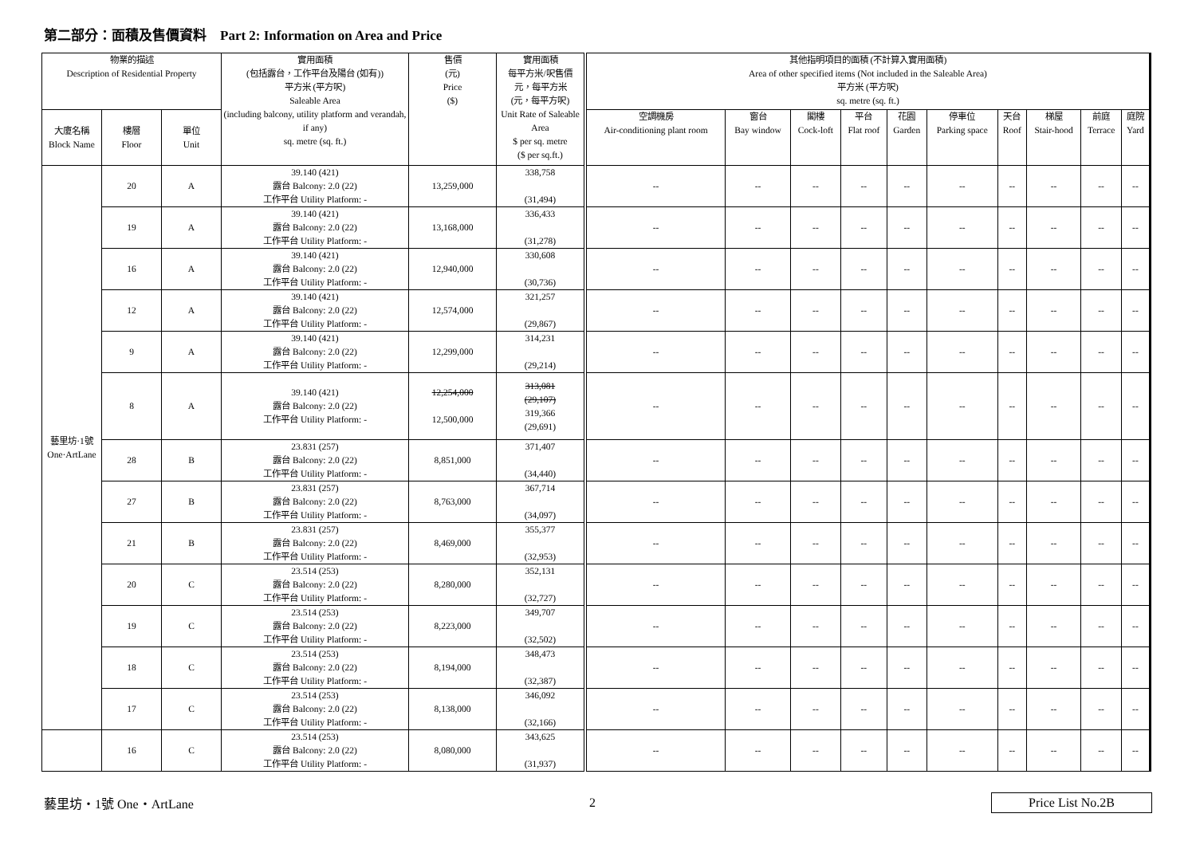第二部分：面積及售價資料 Part 2: Information on Area and Price
| 物業的描述 Description of Residential Property | | | 實用面積 (包括露台，工作平台及陽台 (如有)) 平方米 (平方呎) Saleable Area (including balcony, utility platform and verandah, if any) sq. metre (sq. ft.) | 售價 (元) Price ($) | 實用面積 每平方米/呎售價 元，每平方米 (元，每平方呎) Unit Rate of Saleable Area $ per sq. metre ($ per sq.ft.) | 其他指明項目的面積 (不計算入實用面積) Area of other specified items (Not included in the Saleable Area) 平方米 (平方呎) sq. metre (sq. ft.) | | | | | | | | | |
| --- | --- | --- | --- | --- | --- | --- | --- | --- | --- | --- | --- | --- | --- | --- | --- |
| 大廈名稱 Block Name | 樓層 Floor | 單位 Unit | | | | 空調機房 Air-conditioning plant room | 窗台 Bay window | 閣樓 Cock-loft | 平台 Flat roof | 花園 Garden | 停車位 Parking space | 天台 Roof | 梯屋 Stair-hood | 前庭 Terrace | 庭院 Yard |
| 藝里坊·1號 One·ArtLane | 20 | A | 39.140 (421) 露台 Balcony: 2.0 (22) 工作平台 Utility Platform: - | 13,259,000 | 338,758 (31,494) | -- | -- | -- | -- | -- | -- | -- | -- | -- | -- |
| | 19 | A | 39.140 (421) 露台 Balcony: 2.0 (22) 工作平台 Utility Platform: - | 13,168,000 | 336,433 (31,278) | -- | -- | -- | -- | -- | -- | -- | -- | -- | -- |
| | 16 | A | 39.140 (421) 露台 Balcony: 2.0 (22) 工作平台 Utility Platform: - | 12,940,000 | 330,608 (30,736) | -- | -- | -- | -- | -- | -- | -- | -- | -- | -- |
| | 12 | A | 39.140 (421) 露台 Balcony: 2.0 (22) 工作平台 Utility Platform: - | 12,574,000 | 321,257 (29,867) | -- | -- | -- | -- | -- | -- | -- | -- | -- | -- |
| | 9 | A | 39.140 (421) 露台 Balcony: 2.0 (22) 工作平台 Utility Platform: - | 12,299,000 | 314,231 (29,214) | -- | -- | -- | -- | -- | -- | -- | -- | -- | -- |
| | 8 | A | 39.140 (421) 露台 Balcony: 2.0 (22) 工作平台 Utility Platform: - | 12,254,000 12,500,000 | 313,081 (29,107) 319,366 (29,691) | -- | -- | -- | -- | -- | -- | -- | -- | -- | -- |
| | 28 | B | 23.831 (257) 露台 Balcony: 2.0 (22) 工作平台 Utility Platform: - | 8,851,000 | 371,407 (34,440) | -- | -- | -- | -- | -- | -- | -- | -- | -- | -- |
| | 27 | B | 23.831 (257) 露台 Balcony: 2.0 (22) 工作平台 Utility Platform: - | 8,763,000 | 367,714 (34,097) | -- | -- | -- | -- | -- | -- | -- | -- | -- | -- |
| | 21 | B | 23.831 (257) 露台 Balcony: 2.0 (22) 工作平台 Utility Platform: - | 8,469,000 | 355,377 (32,953) | -- | -- | -- | -- | -- | -- | -- | -- | -- | -- |
| | 20 | C | 23.514 (253) 露台 Balcony: 2.0 (22) 工作平台 Utility Platform: - | 8,280,000 | 352,131 (32,727) | -- | -- | -- | -- | -- | -- | -- | -- | -- | -- |
| | 19 | C | 23.514 (253) 露台 Balcony: 2.0 (22) 工作平台 Utility Platform: - | 8,223,000 | 349,707 (32,502) | -- | -- | -- | -- | -- | -- | -- | -- | -- | -- |
| | 18 | C | 23.514 (253) 露台 Balcony: 2.0 (22) 工作平台 Utility Platform: - | 8,194,000 | 348,473 (32,387) | -- | -- | -- | -- | -- | -- | -- | -- | -- | -- |
| | 17 | C | 23.514 (253) 露台 Balcony: 2.0 (22) 工作平台 Utility Platform: - | 8,138,000 | 346,092 (32,166) | -- | -- | -- | -- | -- | -- | -- | -- | -- | -- |
| | 16 | C | 23.514 (253) 露台 Balcony: 2.0 (22) 工作平台 Utility Platform: - | 8,080,000 | 343,625 (31,937) | -- | -- | -- | -- | -- | -- | -- | -- | -- | -- |
藝里坊・1號 One・ArtLane 2 Price List No.2B